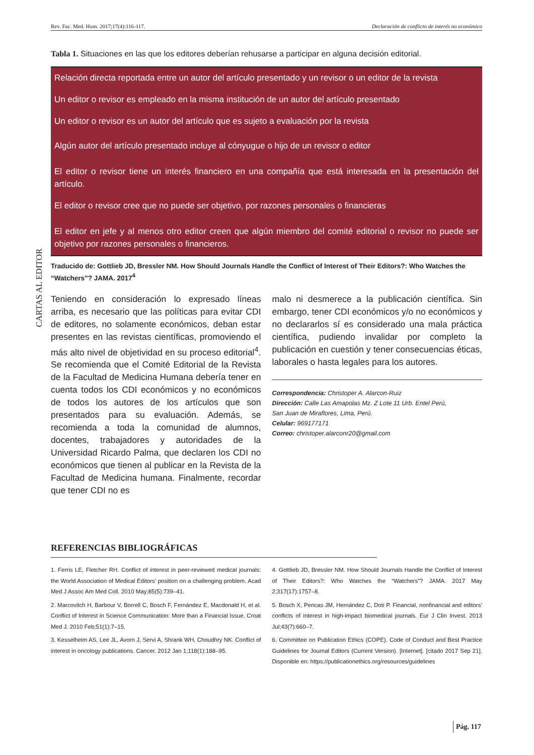Rev. Fac. Med. Hum. 2017;17(4):116-117. Declaración de conflicto de interés no económico
CARTAS AL EDITOR
Tabla 1. Situaciones en las que los editores deberían rehusarse a participar en alguna decisión editorial.
| Relación directa reportada entre un autor del artículo presentado y un revisor o un editor de la revista |
| Un editor o revisor es empleado en la misma institución de un autor del artículo presentado |
| Un editor o revisor es un autor del artículo que es sujeto a evaluación por la revista |
| Algún autor del artículo presentado incluye al cónyugue o hijo de un revisor o editor |
| El editor o revisor tiene un interés financiero en una compañía que está interesada en la presentación del artículo. |
| El editor o revisor cree que no puede ser objetivo, por razones personales o financieras |
| El editor en jefe y al menos otro editor creen que algún miembro del comité editorial o revisor no puede ser objetivo por razones personales o financieros. |
Traducido de: Gottlieb JD, Bressler NM. How Should Journals Handle the Conflict of Interest of Their Editors?: Who Watches the “Watchers”? JAMA. 2017<sup>4</sup>
Teniendo en consideración lo expresado líneas arriba, es necesario que las políticas para evitar CDI de editores, no solamente económicos, deban estar presentes en las revistas científicas, promoviendo el más alto nivel de objetividad en su proceso editorial<sup>4</sup>. Se recomienda que el Comité Editorial de la Revista de la Facultad de Medicina Humana debería tener en cuenta todos los CDI económicos y no económicos de todos los autores de los artículos que son presentados para su evaluación. Además, se recomienda a toda la comunidad de alumnos, docentes, trabajadores y autoridades de la Universidad Ricardo Palma, que declaren los CDI no económicos que tienen al publicar en la Revista de la Facultad de Medicina humana. Finalmente, recordar que tener CDI no es
malo ni desmerece a la publicación científica. Sin embargo, tener CDI económicos y/o no económicos y no declararlos sí es considerado una mala práctica científica, pudiendo invalidar por completo la publicación en cuestión y tener consecuencias éticas, laborales o hasta legales para los autores.
Correspondencia: Christoper A. Alarcon-Ruiz
Dirección: Calle Las Amapolas Mz. Z Lote 11 Urb. Entel Perú,
San Juan de Miraflores, Lima, Perú.
Celular: 969177171
Correo: christoper.alarconr20@gmail.com
REFERENCIAS BIBLIOGRÁFICAS
1. Ferris LE, Fletcher RH. Conflict of interest in peer-reviewed medical journals: the World Association of Medical Editors’ position on a challenging problem. Acad Med J Assoc Am Med Coll. 2010 May;85(5):739–41.
2. Marcovitch H, Barbour V, Borrell C, Bosch F, Fernández E, Macdonald H, et al. Conflict of Interest in Science Communication: More than a Financial Issue. Croat Med J. 2010 Feb;51(1):7–15.
3. Kesselheim AS, Lee JL, Avorn J, Servi A, Shrank WH, Choudhry NK. Conflict of interest in oncology publications. Cancer. 2012 Jan 1;118(1):188–95.
4. Gottlieb JD, Bressler NM. How Should Journals Handle the Conflict of Interest of Their Editors?: Who Watches the “Watchers”? JAMA. 2017 May 2;317(17):1757–8.
5. Bosch X, Pericas JM, Hernández C, Doti P. Financial, nonfinancial and editors’ conflicts of interest in high-impact biomedical journals. Eur J Clin Invest. 2013 Jul;43(7):660–7.
6. Committee on Publication Ethics (COPE). Code of Conduct and Best Practice Guidelines for Journal Editors (Current Version). [Internet]. [citado 2017 Sep 21]. Disponible en: https://publicationethics.org/resources/guidelines
Pág. 117